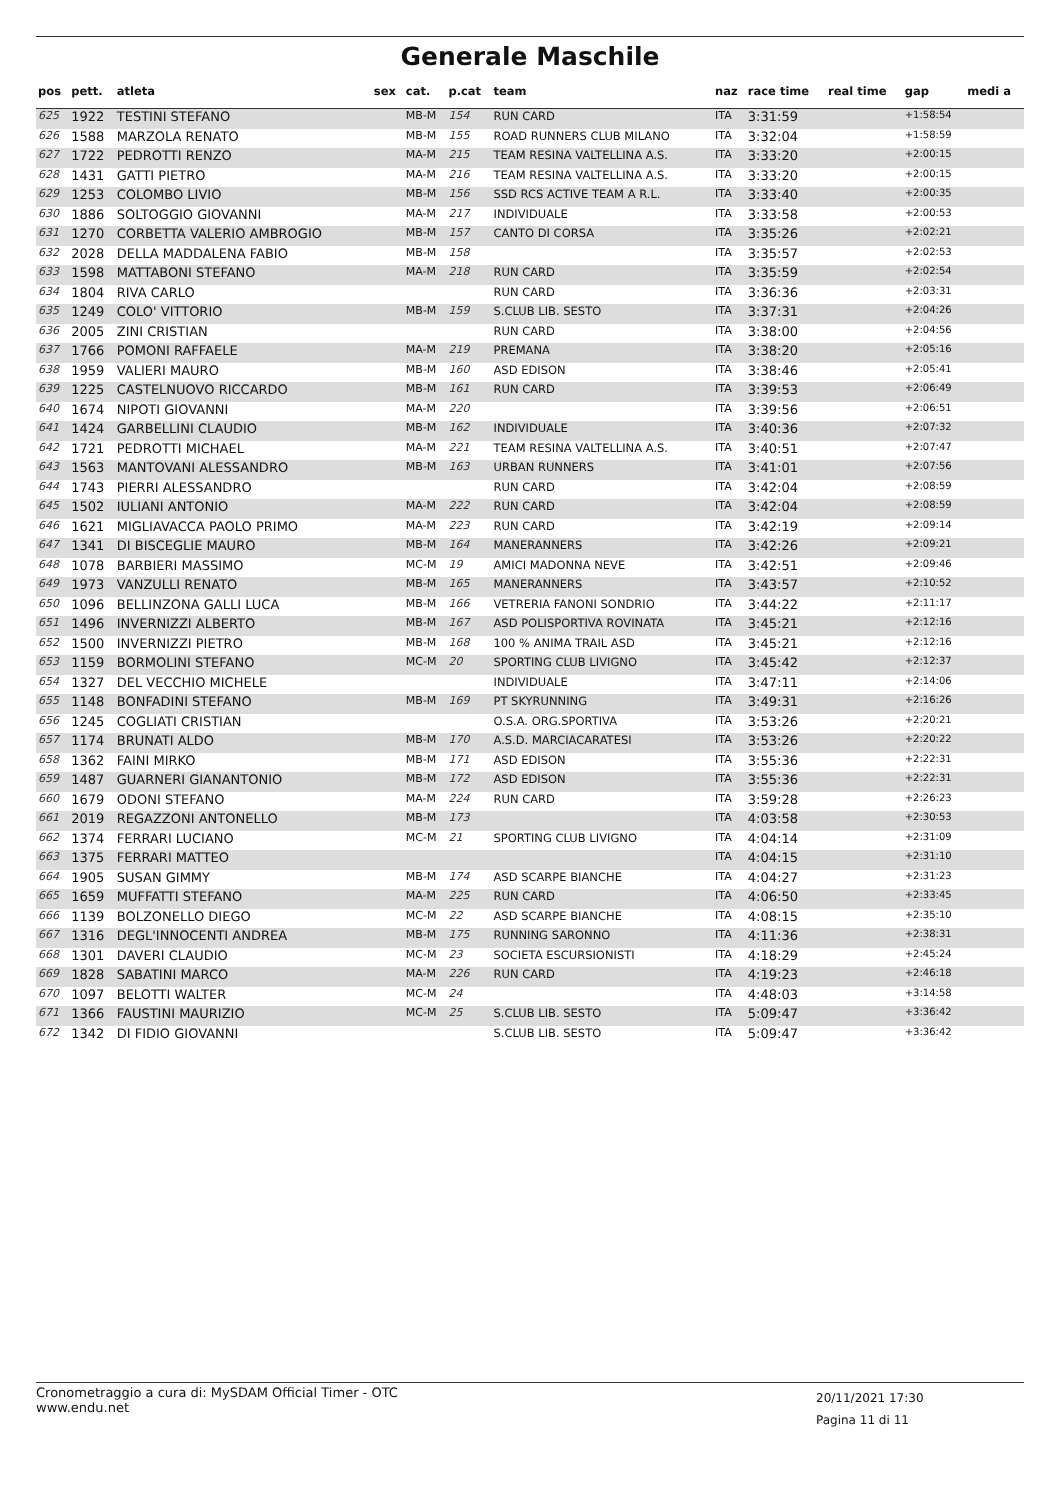Generale Maschile
| pos | pett. | atleta | sex | cat. | p.cat | team | naz | race time | real time | gap | medi a |
| --- | --- | --- | --- | --- | --- | --- | --- | --- | --- | --- | --- |
| 625 | 1922 | TESTINI STEFANO | | MB-M | 154 | RUN CARD | ITA | 3:31:59 | | +1:58:54 | |
| 626 | 1588 | MARZOLA RENATO | | MB-M | 155 | ROAD RUNNERS CLUB MILANO | ITA | 3:32:04 | | +1:58:59 | |
| 627 | 1722 | PEDROTTI RENZO | | MA-M | 215 | TEAM RESINA VALTELLINA A.S. | ITA | 3:33:20 | | +2:00:15 | |
| 628 | 1431 | GATTI PIETRO | | MA-M | 216 | TEAM RESINA VALTELLINA A.S. | ITA | 3:33:20 | | +2:00:15 | |
| 629 | 1253 | COLOMBO LIVIO | | MB-M | 156 | SSD RCS ACTIVE TEAM A R.L. | ITA | 3:33:40 | | +2:00:35 | |
| 630 | 1886 | SOLTOGGIO GIOVANNI | | MA-M | 217 | INDIVIDUALE | ITA | 3:33:58 | | +2:00:53 | |
| 631 | 1270 | CORBETTA VALERIO AMBROGIO | | MB-M | 157 | CANTO DI CORSA | ITA | 3:35:26 | | +2:02:21 | |
| 632 | 2028 | DELLA MADDALENA FABIO | | MB-M | 158 | | ITA | 3:35:57 | | +2:02:53 | |
| 633 | 1598 | MATTABONI STEFANO | | MA-M | 218 | RUN CARD | ITA | 3:35:59 | | +2:02:54 | |
| 634 | 1804 | RIVA CARLO | | | | RUN CARD | ITA | 3:36:36 | | +2:03:31 | |
| 635 | 1249 | COLO' VITTORIO | | MB-M | 159 | S.CLUB LIB. SESTO | ITA | 3:37:31 | | +2:04:26 | |
| 636 | 2005 | ZINI CRISTIAN | | | | RUN CARD | ITA | 3:38:00 | | +2:04:56 | |
| 637 | 1766 | POMONI RAFFAELE | | MA-M | 219 | PREMANA | ITA | 3:38:20 | | +2:05:16 | |
| 638 | 1959 | VALIERI MAURO | | MB-M | 160 | ASD EDISON | ITA | 3:38:46 | | +2:05:41 | |
| 639 | 1225 | CASTELNUOVO RICCARDO | | MB-M | 161 | RUN CARD | ITA | 3:39:53 | | +2:06:49 | |
| 640 | 1674 | NIPOTI GIOVANNI | | MA-M | 220 | | ITA | 3:39:56 | | +2:06:51 | |
| 641 | 1424 | GARBELLINI CLAUDIO | | MB-M | 162 | INDIVIDUALE | ITA | 3:40:36 | | +2:07:32 | |
| 642 | 1721 | PEDROTTI MICHAEL | | MA-M | 221 | TEAM RESINA VALTELLINA A.S. | ITA | 3:40:51 | | +2:07:47 | |
| 643 | 1563 | MANTOVANI ALESSANDRO | | MB-M | 163 | URBAN RUNNERS | ITA | 3:41:01 | | +2:07:56 | |
| 644 | 1743 | PIERRI ALESSANDRO | | | | RUN CARD | ITA | 3:42:04 | | +2:08:59 | |
| 645 | 1502 | IULIANI ANTONIO | | MA-M | 222 | RUN CARD | ITA | 3:42:04 | | +2:08:59 | |
| 646 | 1621 | MIGLIAVACCA PAOLO PRIMO | | MA-M | 223 | RUN CARD | ITA | 3:42:19 | | +2:09:14 | |
| 647 | 1341 | DI BISCEGLIE MAURO | | MB-M | 164 | MANERANNERS | ITA | 3:42:26 | | +2:09:21 | |
| 648 | 1078 | BARBIERI MASSIMO | | MC-M | 19 | AMICI MADONNA NEVE | ITA | 3:42:51 | | +2:09:46 | |
| 649 | 1973 | VANZULLI RENATO | | MB-M | 165 | MANERANNERS | ITA | 3:43:57 | | +2:10:52 | |
| 650 | 1096 | BELLINZONA GALLI LUCA | | MB-M | 166 | VETRERIA FANONI SONDRIO | ITA | 3:44:22 | | +2:11:17 | |
| 651 | 1496 | INVERNIZZI ALBERTO | | MB-M | 167 | ASD POLISPORTIVA ROVINATA | ITA | 3:45:21 | | +2:12:16 | |
| 652 | 1500 | INVERNIZZI PIETRO | | MB-M | 168 | 100 % ANIMA TRAIL ASD | ITA | 3:45:21 | | +2:12:16 | |
| 653 | 1159 | BORMOLINI STEFANO | | MC-M | 20 | SPORTING CLUB LIVIGNO | ITA | 3:45:42 | | +2:12:37 | |
| 654 | 1327 | DEL VECCHIO MICHELE | | | | INDIVIDUALE | ITA | 3:47:11 | | +2:14:06 | |
| 655 | 1148 | BONFADINI STEFANO | | MB-M | 169 | PT SKYRUNNING | ITA | 3:49:31 | | +2:16:26 | |
| 656 | 1245 | COGLIATI CRISTIAN | | | | O.S.A. ORG.SPORTIVA | ITA | 3:53:26 | | +2:20:21 | |
| 657 | 1174 | BRUNATI ALDO | | MB-M | 170 | A.S.D. MARCIACARATESI | ITA | 3:53:26 | | +2:20:22 | |
| 658 | 1362 | FAINI MIRKO | | MB-M | 171 | ASD EDISON | ITA | 3:55:36 | | +2:22:31 | |
| 659 | 1487 | GUARNERI GIANANTONIO | | MB-M | 172 | ASD EDISON | ITA | 3:55:36 | | +2:22:31 | |
| 660 | 1679 | ODONI STEFANO | | MA-M | 224 | RUN CARD | ITA | 3:59:28 | | +2:26:23 | |
| 661 | 2019 | REGAZZONI ANTONELLO | | MB-M | 173 | | ITA | 4:03:58 | | +2:30:53 | |
| 662 | 1374 | FERRARI LUCIANO | | MC-M | 21 | SPORTING CLUB LIVIGNO | ITA | 4:04:14 | | +2:31:09 | |
| 663 | 1375 | FERRARI MATTEO | | | | | ITA | 4:04:15 | | +2:31:10 | |
| 664 | 1905 | SUSAN GIMMY | | MB-M | 174 | ASD SCARPE BIANCHE | ITA | 4:04:27 | | +2:31:23 | |
| 665 | 1659 | MUFFATTI STEFANO | | MA-M | 225 | RUN CARD | ITA | 4:06:50 | | +2:33:45 | |
| 666 | 1139 | BOLZONELLO DIEGO | | MC-M | 22 | ASD SCARPE BIANCHE | ITA | 4:08:15 | | +2:35:10 | |
| 667 | 1316 | DEGL'INNOCENTI ANDREA | | MB-M | 175 | RUNNING SARONNO | ITA | 4:11:36 | | +2:38:31 | |
| 668 | 1301 | DAVERI CLAUDIO | | MC-M | 23 | SOCIETA ESCURSIONISTI | ITA | 4:18:29 | | +2:45:24 | |
| 669 | 1828 | SABATINI MARCO | | MA-M | 226 | RUN CARD | ITA | 4:19:23 | | +2:46:18 | |
| 670 | 1097 | BELOTTI WALTER | | MC-M | 24 | | ITA | 4:48:03 | | +3:14:58 | |
| 671 | 1366 | FAUSTINI MAURIZIO | | MC-M | 25 | S.CLUB LIB. SESTO | ITA | 5:09:47 | | +3:36:42 | |
| 672 | 1342 | DI FIDIO GIOVANNI | | | | S.CLUB LIB. SESTO | ITA | 5:09:47 | | +3:36:42 | |
Cronometraggio a cura di: MySDAM Official Timer - OTC
www.endu.net
20/11/2021 17:30
Pagina 11 di 11